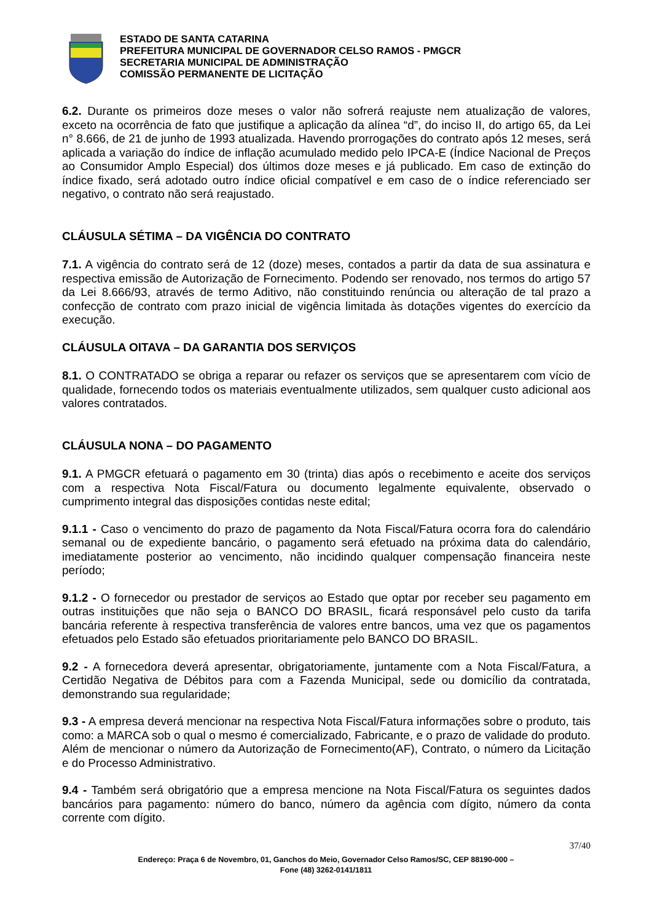ESTADO DE SANTA CATARINA
PREFEITURA MUNICIPAL DE GOVERNADOR CELSO RAMOS - PMGCR
SECRETARIA MUNICIPAL DE ADMINISTRAÇÃO
COMISSÃO PERMANENTE DE LICITAÇÃO
6.2. Durante os primeiros doze meses o valor não sofrerá reajuste nem atualização de valores, exceto na ocorrência de fato que justifique a aplicação da alínea “d”, do inciso II, do artigo 65, da Lei n° 8.666, de 21 de junho de 1993 atualizada. Havendo prorrogações do contrato após 12 meses, será aplicada a variação do índice de inflação acumulado medido pelo IPCA-E (Índice Nacional de Preços ao Consumidor Amplo Especial) dos últimos doze meses e já publicado. Em caso de extinção do índice fixado, será adotado outro índice oficial compatível e em caso de o índice referenciado ser negativo, o contrato não será reajustado.
CLÁUSULA SÉTIMA – DA VIGÊNCIA DO CONTRATO
7.1. A vigência do contrato será de 12 (doze) meses, contados a partir da data de sua assinatura e respectiva emissão de Autorização de Fornecimento. Podendo ser renovado, nos termos do artigo 57 da Lei 8.666/93, através de termo Aditivo, não constituindo renúncia ou alteração de tal prazo a confecção de contrato com prazo inicial de vigência limitada às dotações vigentes do exercício da execução.
CLÁUSULA OITAVA – DA GARANTIA DOS SERVIÇOS
8.1. O CONTRATADO se obriga a reparar ou refazer os serviços que se apresentarem com vício de qualidade, fornecendo todos os materiais eventualmente utilizados, sem qualquer custo adicional aos valores contratados.
CLÁUSULA NONA – DO PAGAMENTO
9.1. A PMGCR efetuará o pagamento em 30 (trinta) dias após o recebimento e aceite dos serviços com a respectiva Nota Fiscal/Fatura ou documento legalmente equivalente, observado o cumprimento integral das disposições contidas neste edital;
9.1.1 - Caso o vencimento do prazo de pagamento da Nota Fiscal/Fatura ocorra fora do calendário semanal ou de expediente bancário, o pagamento será efetuado na próxima data do calendário, imediatamente posterior ao vencimento, não incidindo qualquer compensação financeira neste período;
9.1.2 - O fornecedor ou prestador de serviços ao Estado que optar por receber seu pagamento em outras instituições que não seja o BANCO DO BRASIL, ficará responsável pelo custo da tarifa bancária referente à respectiva transferência de valores entre bancos, uma vez que os pagamentos efetuados pelo Estado são efetuados prioritariamente pelo BANCO DO BRASIL.
9.2 - A fornecedora deverá apresentar, obrigatoriamente, juntamente com a Nota Fiscal/Fatura, a Certidão Negativa de Débitos para com a Fazenda Municipal, sede ou domicílio da contratada, demonstrando sua regularidade;
9.3 - A empresa deverá mencionar na respectiva Nota Fiscal/Fatura informações sobre o produto, tais como: a MARCA sob o qual o mesmo é comercializado, Fabricante, e o prazo de validade do produto. Além de mencionar o número da Autorização de Fornecimento(AF), Contrato, o número da Licitação e do Processo Administrativo.
9.4 - Também será obrigatório que a empresa mencione na Nota Fiscal/Fatura os seguintes dados bancários para pagamento: número do banco, número da agência com dígito, número da conta corrente com dígito.
37/40
Endereço: Praça 6 de Novembro, 01, Ganchos do Meio, Governador Celso Ramos/SC, CEP 88190-000 –
Fone (48) 3262-0141/1811